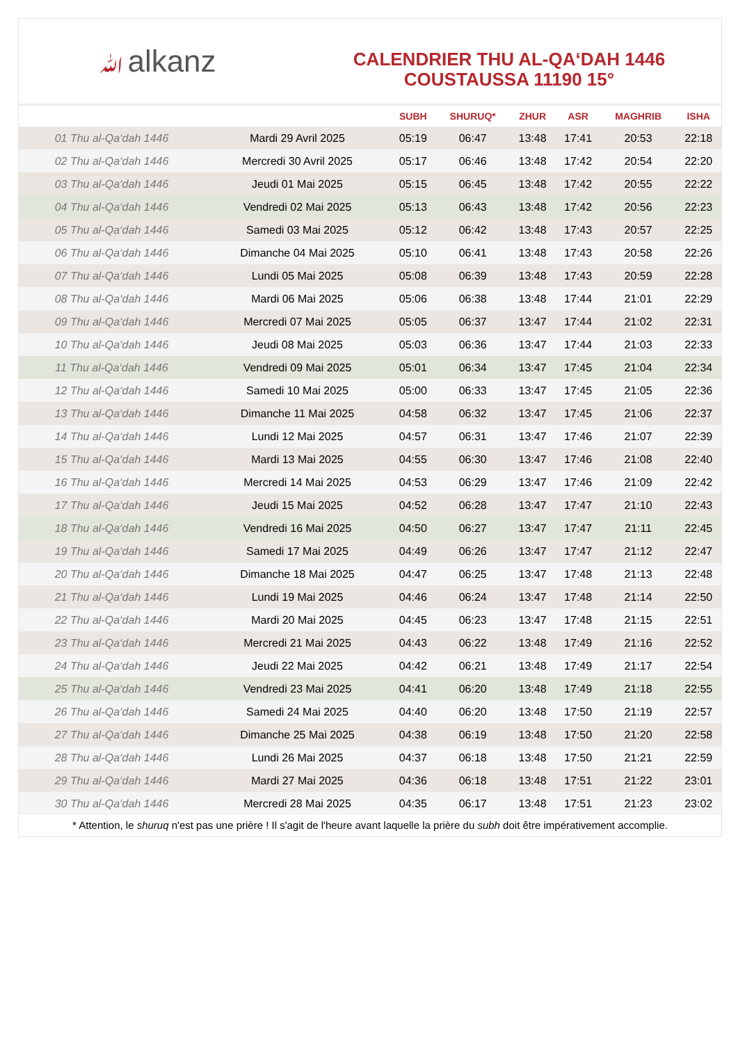ﷲalkanz
CALENDRIER THU AL-QA‘DAH 1446
COUSTAUSSA 11190 15°
| | | SUBH | SHURUQ* | ZHUR | ASR | MAGHRIB | ISHA |
| --- | --- | --- | --- | --- | --- | --- | --- |
| 01 Thu al-Qa‘dah 1446 | Mardi 29 Avril 2025 | 05:19 | 06:47 | 13:48 | 17:41 | 20:53 | 22:18 |
| 02 Thu al-Qa‘dah 1446 | Mercredi 30 Avril 2025 | 05:17 | 06:46 | 13:48 | 17:42 | 20:54 | 22:20 |
| 03 Thu al-Qa‘dah 1446 | Jeudi 01 Mai 2025 | 05:15 | 06:45 | 13:48 | 17:42 | 20:55 | 22:22 |
| 04 Thu al-Qa‘dah 1446 | Vendredi 02 Mai 2025 | 05:13 | 06:43 | 13:48 | 17:42 | 20:56 | 22:23 |
| 05 Thu al-Qa‘dah 1446 | Samedi 03 Mai 2025 | 05:12 | 06:42 | 13:48 | 17:43 | 20:57 | 22:25 |
| 06 Thu al-Qa‘dah 1446 | Dimanche 04 Mai 2025 | 05:10 | 06:41 | 13:48 | 17:43 | 20:58 | 22:26 |
| 07 Thu al-Qa‘dah 1446 | Lundi 05 Mai 2025 | 05:08 | 06:39 | 13:48 | 17:43 | 20:59 | 22:28 |
| 08 Thu al-Qa‘dah 1446 | Mardi 06 Mai 2025 | 05:06 | 06:38 | 13:48 | 17:44 | 21:01 | 22:29 |
| 09 Thu al-Qa‘dah 1446 | Mercredi 07 Mai 2025 | 05:05 | 06:37 | 13:47 | 17:44 | 21:02 | 22:31 |
| 10 Thu al-Qa‘dah 1446 | Jeudi 08 Mai 2025 | 05:03 | 06:36 | 13:47 | 17:44 | 21:03 | 22:33 |
| 11 Thu al-Qa‘dah 1446 | Vendredi 09 Mai 2025 | 05:01 | 06:34 | 13:47 | 17:45 | 21:04 | 22:34 |
| 12 Thu al-Qa‘dah 1446 | Samedi 10 Mai 2025 | 05:00 | 06:33 | 13:47 | 17:45 | 21:05 | 22:36 |
| 13 Thu al-Qa‘dah 1446 | Dimanche 11 Mai 2025 | 04:58 | 06:32 | 13:47 | 17:45 | 21:06 | 22:37 |
| 14 Thu al-Qa‘dah 1446 | Lundi 12 Mai 2025 | 04:57 | 06:31 | 13:47 | 17:46 | 21:07 | 22:39 |
| 15 Thu al-Qa‘dah 1446 | Mardi 13 Mai 2025 | 04:55 | 06:30 | 13:47 | 17:46 | 21:08 | 22:40 |
| 16 Thu al-Qa‘dah 1446 | Mercredi 14 Mai 2025 | 04:53 | 06:29 | 13:47 | 17:46 | 21:09 | 22:42 |
| 17 Thu al-Qa‘dah 1446 | Jeudi 15 Mai 2025 | 04:52 | 06:28 | 13:47 | 17:47 | 21:10 | 22:43 |
| 18 Thu al-Qa‘dah 1446 | Vendredi 16 Mai 2025 | 04:50 | 06:27 | 13:47 | 17:47 | 21:11 | 22:45 |
| 19 Thu al-Qa‘dah 1446 | Samedi 17 Mai 2025 | 04:49 | 06:26 | 13:47 | 17:47 | 21:12 | 22:47 |
| 20 Thu al-Qa‘dah 1446 | Dimanche 18 Mai 2025 | 04:47 | 06:25 | 13:47 | 17:48 | 21:13 | 22:48 |
| 21 Thu al-Qa‘dah 1446 | Lundi 19 Mai 2025 | 04:46 | 06:24 | 13:47 | 17:48 | 21:14 | 22:50 |
| 22 Thu al-Qa‘dah 1446 | Mardi 20 Mai 2025 | 04:45 | 06:23 | 13:47 | 17:48 | 21:15 | 22:51 |
| 23 Thu al-Qa‘dah 1446 | Mercredi 21 Mai 2025 | 04:43 | 06:22 | 13:48 | 17:49 | 21:16 | 22:52 |
| 24 Thu al-Qa‘dah 1446 | Jeudi 22 Mai 2025 | 04:42 | 06:21 | 13:48 | 17:49 | 21:17 | 22:54 |
| 25 Thu al-Qa‘dah 1446 | Vendredi 23 Mai 2025 | 04:41 | 06:20 | 13:48 | 17:49 | 21:18 | 22:55 |
| 26 Thu al-Qa‘dah 1446 | Samedi 24 Mai 2025 | 04:40 | 06:20 | 13:48 | 17:50 | 21:19 | 22:57 |
| 27 Thu al-Qa‘dah 1446 | Dimanche 25 Mai 2025 | 04:38 | 06:19 | 13:48 | 17:50 | 21:20 | 22:58 |
| 28 Thu al-Qa‘dah 1446 | Lundi 26 Mai 2025 | 04:37 | 06:18 | 13:48 | 17:50 | 21:21 | 22:59 |
| 29 Thu al-Qa‘dah 1446 | Mardi 27 Mai 2025 | 04:36 | 06:18 | 13:48 | 17:51 | 21:22 | 23:01 |
| 30 Thu al-Qa‘dah 1446 | Mercredi 28 Mai 2025 | 04:35 | 06:17 | 13:48 | 17:51 | 21:23 | 23:02 |
* Attention, le shuruq n'est pas une prière ! Il s'agit de l'heure avant laquelle la prière du subh doit être impérativement accomplie.